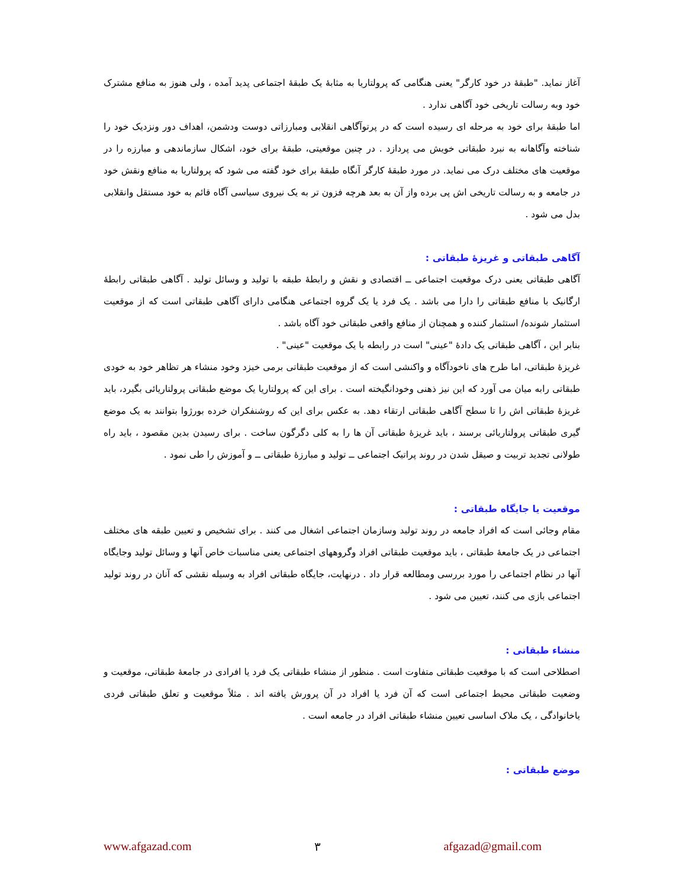آغاز نماید. "طبقهٔ در خود کارگر" یعنی هنگامی که پرولتاریا به مثابهٔ یک طبقهٔ اجتماعی پدید آمده ، ولی هنوز به منافع مشترک خود وبه رسالت تاریخی خود آگاهی ندارد .
اما طبقهٔ برای خود به مرحله ای رسیده است که در پرتوآگاهی انقلابی ومبارزاتی دوست ودشمن، اهداف دور ونزدیک خود را شناخته وآگاهانه به نبرد طبقاتی خویش می پردازد . در چنین موقعیتی، طبقهٔ برای خود، اشکال سازماندهی و مبارزه را در موقعیت های مختلف درک می نماید. در مورد طبقهٔ کارگر آنگاه طبقهٔ برای خود گفته می شود که پرولتاریا به منافع ونقش خود در جامعه و به رسالت تاریخی اش پی برده واز آن به بعد هرچه فزون تر به یک نیروی سیاسی آگاه قائم به خود مستقل وانقلابی بدل می شود .
آگاهی طبقاتی و غریزهٔ طبقاتی :
آگاهی طبقاتی یعنی درک موقعیت اجتماعی ــ اقتصادی و نقش و رابطهٔ طبقه با تولید و وسائل تولید . آگاهی طبقاتی رابطهٔ ارگانیک با منافع طبقاتی را دارا می باشد . یک فرد یا یک گروه اجتماعی هنگامی دارای آگاهی طبقاتی است که از موقعیت استثمار شونده/ استثمار کننده و همچنان از منافع واقعی طبقاتی خود آگاه باشد .
بنابر این ، آگاهی طبقاتی یک دادهٔ "عینی" است در رابطه با یک موقعیت "عینی" .
غریزهٔ طبقاتی، اما طرح های ناخودآگاه و واکنشی است که از موقعیت طبقاتی برمی خیزد وخود منشاء هر تظاهر خود به خودی طبقاتی رابه میان می آورد که این نیز ذهنی وخودانگیخته است . برای این که پرولتاریا یک موضع طبقاتی پرولتاریائی بگیرد، باید غریزهٔ طبقاتی اش را تا سطح آگاهی طبقاتی ارتقاء دهد. به عکس برای این که روشنفکران خرده بورژوا بتوانند به یک موضع گیری طبقاتی پرولتاریائی برسند ، باید غریزهٔ طبقاتی آن ها را به کلی دگرگون ساخت . برای رسیدن بدین مقصود ، باید راه طولانی تجدید تربیت و صیقل شدن در روند پراتیک اجتماعی ــ تولید و مبارزهٔ طبقاتی ــ و آموزش را طی نمود .
موقعیت یا جایگاه طبقاتی :
مقام وجائی است که افراد جامعه در روند تولید وسازمان اجتماعی اشغال می کنند . برای تشخیص و تعیین طبقه های مختلف اجتماعی در یک جامعهٔ طبقاتی ، باید موقعیت طبقاتی افراد وگروههای اجتماعی یعنی مناسبات خاص آنها و وسائل تولید وجایگاه آنها در نظام اجتماعی را مورد بررسی ومطالعه قرار داد . درنهایت، جایگاه طبقاتی افراد به وسیله نقشی که آنان در روند تولید اجتماعی بازی می کنند، تعیین می شود .
منشاء طبقاتی :
اصطلاحی است که با موقعیت طبقاتی متفاوت است . منظور از منشاء طبقاتی یک فرد یا افرادی در جامعهٔ طبقاتی، موقعیت و وضعیت طبقاتی محیط اجتماعی است که آن فرد یا افراد در آن پرورش یافته اند . مثلاً موقعیت و تعلق طبقاتی فردی یاخانوادگی ، یک ملاک اساسی تعیین منشاء طبقاتی افراد در جامعه است .
موضع طبقاتی :
www.afgazad.com ۳ afgazad@gmail.com